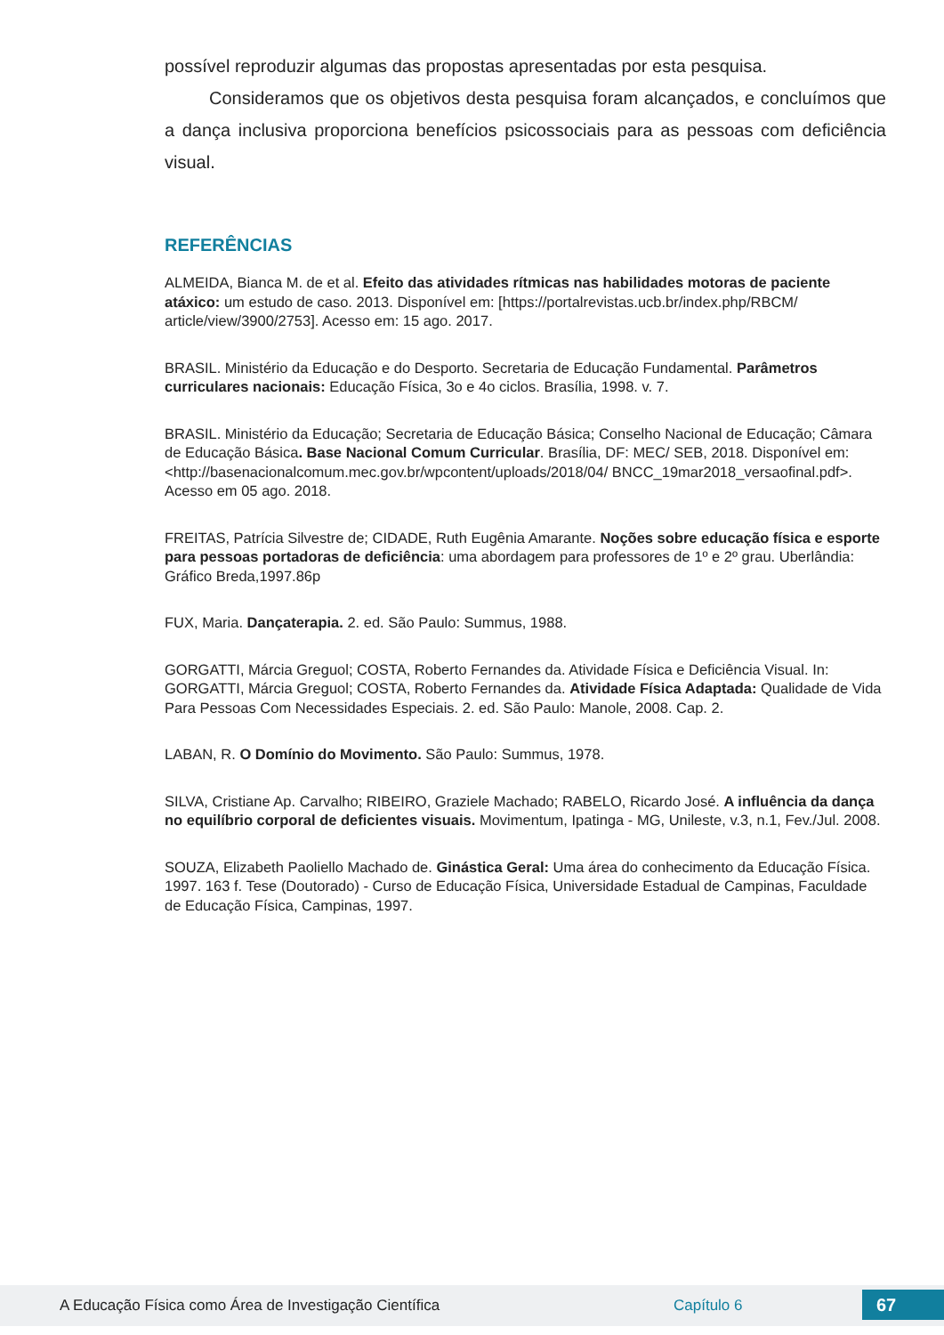possível reproduzir algumas das propostas apresentadas por esta pesquisa.
Consideramos que os objetivos desta pesquisa foram alcançados, e concluímos que a dança inclusiva proporciona benefícios psicossociais para as pessoas com deficiência visual.
REFERÊNCIAS
ALMEIDA, Bianca M. de et al. Efeito das atividades rítmicas nas habilidades motoras de paciente atáxico: um estudo de caso. 2013. Disponível em: [https://portalrevistas.ucb.br/index.php/RBCM/ article/view/3900/2753]. Acesso em: 15 ago. 2017.
BRASIL. Ministério da Educação e do Desporto. Secretaria de Educação Fundamental. Parâmetros curriculares nacionais: Educação Física, 3o e 4o ciclos. Brasília, 1998. v. 7.
BRASIL. Ministério da Educação; Secretaria de Educação Básica; Conselho Nacional de Educação; Câmara de Educação Básica. Base Nacional Comum Curricular. Brasília, DF: MEC/ SEB, 2018. Disponível em: <http://basenacionalcomum.mec.gov.br/wpcontent/uploads/2018/04/ BNCC_19mar2018_versaofinal.pdf>. Acesso em 05 ago. 2018.
FREITAS, Patrícia Silvestre de; CIDADE, Ruth Eugênia Amarante. Noções sobre educação física e esporte para pessoas portadoras de deficiência: uma abordagem para professores de 1º e 2º grau. Uberlândia: Gráfico Breda,1997.86p
FUX, Maria. Dançaterapia. 2. ed. São Paulo: Summus, 1988.
GORGATTI, Márcia Greguol; COSTA, Roberto Fernandes da. Atividade Física e Deficiência Visual. In: GORGATTI, Márcia Greguol; COSTA, Roberto Fernandes da. Atividade Física Adaptada: Qualidade de Vida Para Pessoas Com Necessidades Especiais. 2. ed. São Paulo: Manole, 2008. Cap. 2.
LABAN, R. O Domínio do Movimento. São Paulo: Summus, 1978.
SILVA, Cristiane Ap. Carvalho; RIBEIRO, Graziele Machado; RABELO, Ricardo José. A influência da dança no equilíbrio corporal de deficientes visuais. Movimentum, Ipatinga - MG, Unileste, v.3, n.1, Fev./Jul. 2008.
SOUZA, Elizabeth Paoliello Machado de. Ginástica Geral: Uma área do conhecimento da Educação Física. 1997. 163 f. Tese (Doutorado) - Curso de Educação Física, Universidade Estadual de Campinas, Faculdade de Educação Física, Campinas, 1997.
A Educação Física como Área de Investigação Científica Capítulo 6 67